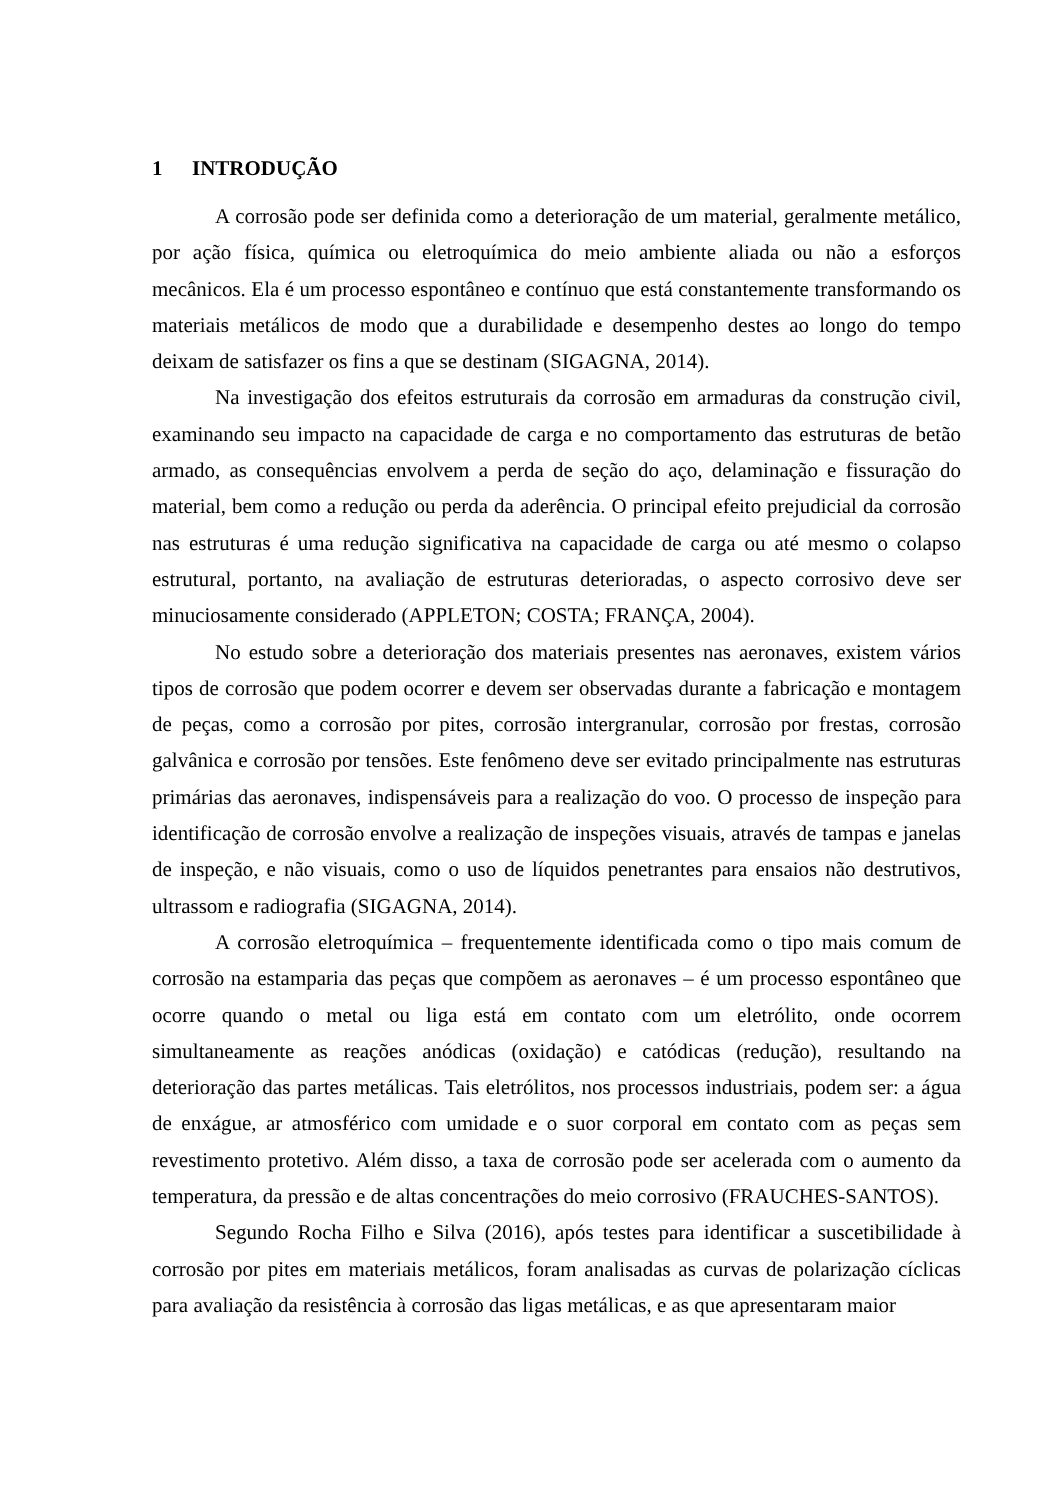1 INTRODUÇÃO
A corrosão pode ser definida como a deterioração de um material, geralmente metálico, por ação física, química ou eletroquímica do meio ambiente aliada ou não a esforços mecânicos. Ela é um processo espontâneo e contínuo que está constantemente transformando os materiais metálicos de modo que a durabilidade e desempenho destes ao longo do tempo deixam de satisfazer os fins a que se destinam (SIGAGNA, 2014).
Na investigação dos efeitos estruturais da corrosão em armaduras da construção civil, examinando seu impacto na capacidade de carga e no comportamento das estruturas de betão armado, as consequências envolvem a perda de seção do aço, delaminação e fissuração do material, bem como a redução ou perda da aderência. O principal efeito prejudicial da corrosão nas estruturas é uma redução significativa na capacidade de carga ou até mesmo o colapso estrutural, portanto, na avaliação de estruturas deterioradas, o aspecto corrosivo deve ser minuciosamente considerado (APPLETON; COSTA; FRANÇA, 2004).
No estudo sobre a deterioração dos materiais presentes nas aeronaves, existem vários tipos de corrosão que podem ocorrer e devem ser observadas durante a fabricação e montagem de peças, como a corrosão por pites, corrosão intergranular, corrosão por frestas, corrosão galvânica e corrosão por tensões. Este fenômeno deve ser evitado principalmente nas estruturas primárias das aeronaves, indispensáveis para a realização do voo. O processo de inspeção para identificação de corrosão envolve a realização de inspeções visuais, através de tampas e janelas de inspeção, e não visuais, como o uso de líquidos penetrantes para ensaios não destrutivos, ultrassom e radiografia (SIGAGNA, 2014).
A corrosão eletroquímica – frequentemente identificada como o tipo mais comum de corrosão na estamparia das peças que compõem as aeronaves – é um processo espontâneo que ocorre quando o metal ou liga está em contato com um eletrólito, onde ocorrem simultaneamente as reações anódicas (oxidação) e catódicas (redução), resultando na deterioração das partes metálicas. Tais eletrólitos, nos processos industriais, podem ser: a água de enxágue, ar atmosférico com umidade e o suor corporal em contato com as peças sem revestimento protetivo. Além disso, a taxa de corrosão pode ser acelerada com o aumento da temperatura, da pressão e de altas concentrações do meio corrosivo (FRAUCHES-SANTOS).
Segundo Rocha Filho e Silva (2016), após testes para identificar a suscetibilidade à corrosão por pites em materiais metálicos, foram analisadas as curvas de polarização cíclicas para avaliação da resistência à corrosão das ligas metálicas, e as que apresentaram maior